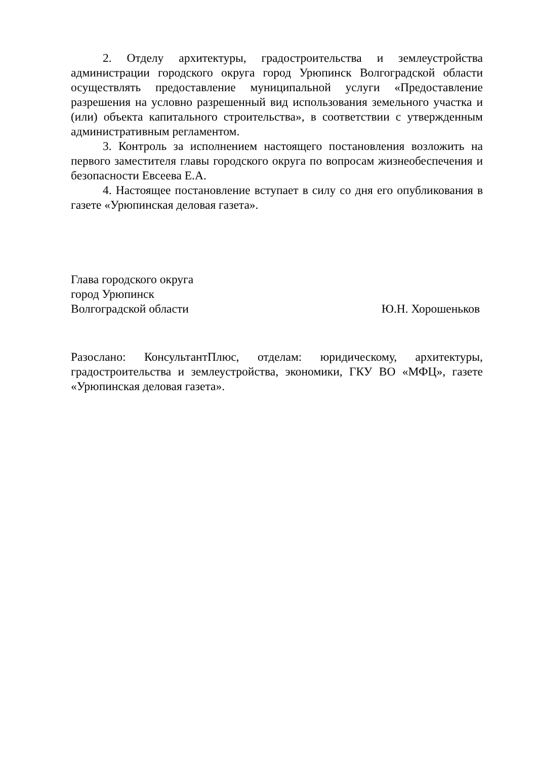2. Отделу архитектуры, градостроительства и землеустройства администрации городского округа город Урюпинск Волгоградской области осуществлять предоставление муниципальной услуги «Предоставление разрешения на условно разрешенный вид использования земельного участка и (или) объекта капитального строительства», в соответствии с утвержденным административным регламентом.
3. Контроль за исполнением настоящего постановления возложить на первого заместителя главы городского округа по вопросам жизнеобеспечения и безопасности Евсеева Е.А.
4. Настоящее постановление вступает в силу со дня его опубликования в газете «Урюпинская деловая газета».
Глава городского округа
город Урюпинск
Волгоградской области Ю.Н. Хорошеньков
Разослано: КонсультантПлюс, отделам: юридическому, архитектуры, градостроительства и землеустройства, экономики, ГКУ ВО «МФЦ», газете «Урюпинская деловая газета».